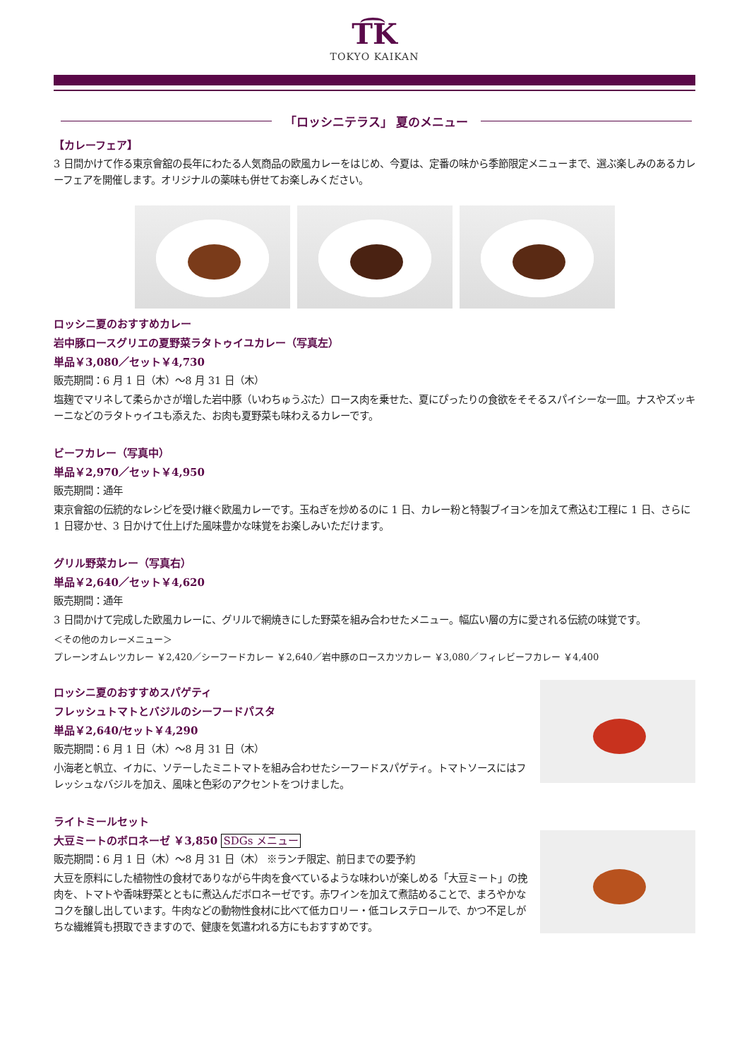T͡K
TOKYO KAIKAN
「ロッシニテラス」 夏のメニュー
【カレーフェア】
3 日間かけて作る東京會舘の長年にわたる人気商品の欧風カレーをはじめ、今夏は、定番の味から季節限定メニューまで、選ぶ楽しみのあるカレーフェアを開催します。オリジナルの薬味も併せてお楽しみください。
ロッシニ夏のおすすめカレー
岩中豚ロースグリエの夏野菜ラタトゥイユカレー（写真左）
単品￥3,080／セット￥4,730
販売期間：6 月 1 日（木）～8 月 31 日（木）
塩麹でマリネして柔らかさが増した岩中豚（いわちゅうぶた）ロース肉を乗せた、夏にぴったりの食欲をそそるスパイシーな一皿。ナスやズッキーニなどのラタトゥイユも添えた、お肉も夏野菜も味わえるカレーです。
ビーフカレー（写真中）
単品￥2,970／セット￥4,950
販売期間：通年
東京會舘の伝統的なレシピを受け継ぐ欧風カレーです。玉ねぎを炒めるのに 1 日、カレー粉と特製ブイヨンを加えて煮込む工程に 1 日、さらに 1 日寝かせ、3 日かけて仕上げた風味豊かな味覚をお楽しみいただけます。
グリル野菜カレー（写真右）
単品￥2,640／セット￥4,620
販売期間：通年
3 日間かけて完成した欧風カレーに、グリルで網焼きにした野菜を組み合わせたメニュー。幅広い層の方に愛される伝統の味覚です。
＜その他のカレーメニュー＞
プレーンオムレツカレー ￥2,420／シーフードカレー ￥2,640／岩中豚のロースカツカレー ￥3,080／フィレビーフカレー ￥4,400
ロッシニ夏のおすすめスパゲティ
フレッシュトマトとバジルのシーフードパスタ
単品￥2,640/セット￥4,290
販売期間：6 月 1 日（木）～8 月 31 日（木）
小海老と帆立、イカに、ソテーしたミニトマトを組み合わせたシーフードスパゲティ。トマトソースにはフレッシュなバジルを加え、風味と色彩のアクセントをつけました。
ライトミールセット
大豆ミートのボロネーゼ ￥3,850 SDGs メニュー
販売期間：6 月 1 日（木）～8 月 31 日（木） ※ランチ限定、前日までの要予約
大豆を原料にした植物性の食材でありながら牛肉を食べているような味わいが楽しめる「大豆ミート」の挽肉を、トマトや香味野菜とともに煮込んだボロネーゼです。赤ワインを加えて煮詰めることで、まろやかなコクを醸し出しています。牛肉などの動物性食材に比べて低カロリー・低コレステロールで、かつ不足しがちな繊維質も摂取できますので、健康を気遣われる方にもおすすめです。